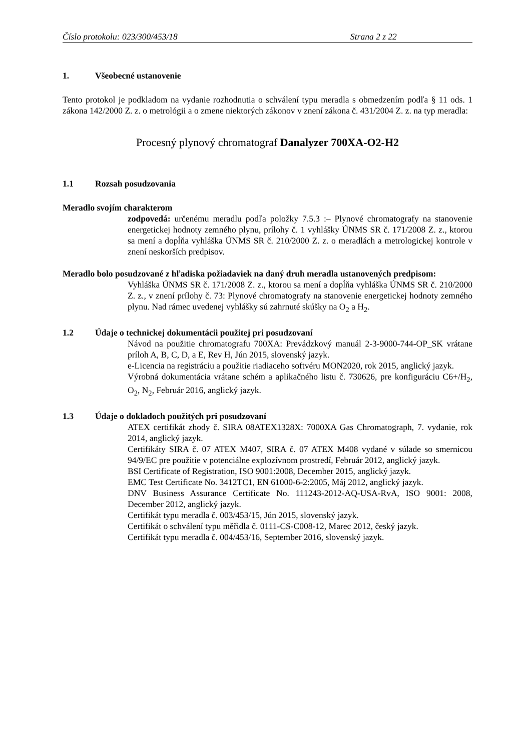Číslo protokolu: 023/300/453/18 Strana 2 z 22
1. Všeobecné ustanovenie
Tento protokol je podkladom na vydanie rozhodnutia o schválení typu meradla s obmedzením podľa § 11 ods. 1 zákona 142/2000 Z. z. o metrológii a o zmene niektorých zákonov v znení zákona č. 431/2004 Z. z. na typ meradla:
Procesný plynový chromatograf Danalyzer 700XA-O2-H2
1.1 Rozsah posudzovania
Meradlo svojím charakterom
zodpovedá: určenému meradlu podľa položky 7.5.3 :– Plynové chromatografy na stanovenie energetickej hodnoty zemného plynu, prílohy č. 1 vyhlášky ÚNMS SR č. 171/2008 Z. z., ktorou sa mení a dopĺňa vyhláška ÚNMS SR č. 210/2000 Z. z. o meradlách a metrologickej kontrole v znení neskorších predpisov.
Meradlo bolo posudzované z hľadiska požiadaviek na daný druh meradla ustanovených predpisom:
Vyhláška ÚNMS SR č. 171/2008 Z. z., ktorou sa mení a dopĺňa vyhláška ÚNMS SR č. 210/2000 Z. z., v znení prílohy č. 73: Plynové chromatografy na stanovenie energetickej hodnoty zemného plynu. Nad rámec uvedenej vyhlášky sú zahrnuté skúšky na O<sub>2</sub> a H<sub>2</sub>.
1.2 Údaje o technickej dokumentácii použitej pri posudzovaní
Návod na použitie chromatografu 700XA: Prevádzkový manuál 2-3-9000-744-OP_SK vrátane príloh A, B, C, D, a E, Rev H, Jún 2015, slovenský jazyk.
e-Licencia na registráciu a použitie riadiaceho softvéru MON2020, rok 2015, anglický jazyk.
Výrobná dokumentácia vrátane schém a aplikačného listu č. 730626, pre konfiguráciu C6+/H<sub>2</sub>, O<sub>2</sub>, N<sub>2</sub>, Február 2016, anglický jazyk.
1.3 Údaje o dokladoch použitých pri posudzovaní
ATEX certifikát zhody č. SIRA 08ATEX1328X: 7000XA Gas Chromatograph, 7. vydanie, rok 2014, anglický jazyk.
Certifikáty SIRA č. 07 ATEX M407, SIRA č. 07 ATEX M408 vydané v súlade so smernicou 94/9/EC pre použitie v potenciálne explozívnom prostredí, Február 2012, anglický jazyk.
BSI Certificate of Registration, ISO 9001:2008, December 2015, anglický jazyk.
EMC Test Certificate No. 3412TC1, EN 61000-6-2:2005, Máj 2012, anglický jazyk.
DNV Business Assurance Certificate No. 111243-2012-AQ-USA-RvA, ISO 9001: 2008, December 2012, anglický jazyk.
Certifikát typu meradla č. 003/453/15, Jún 2015, slovenský jazyk.
Certifikát o schválení typu měřidla č. 0111-CS-C008-12, Marec 2012, český jazyk.
Certifikát typu meradla č. 004/453/16, September 2016, slovenský jazyk.